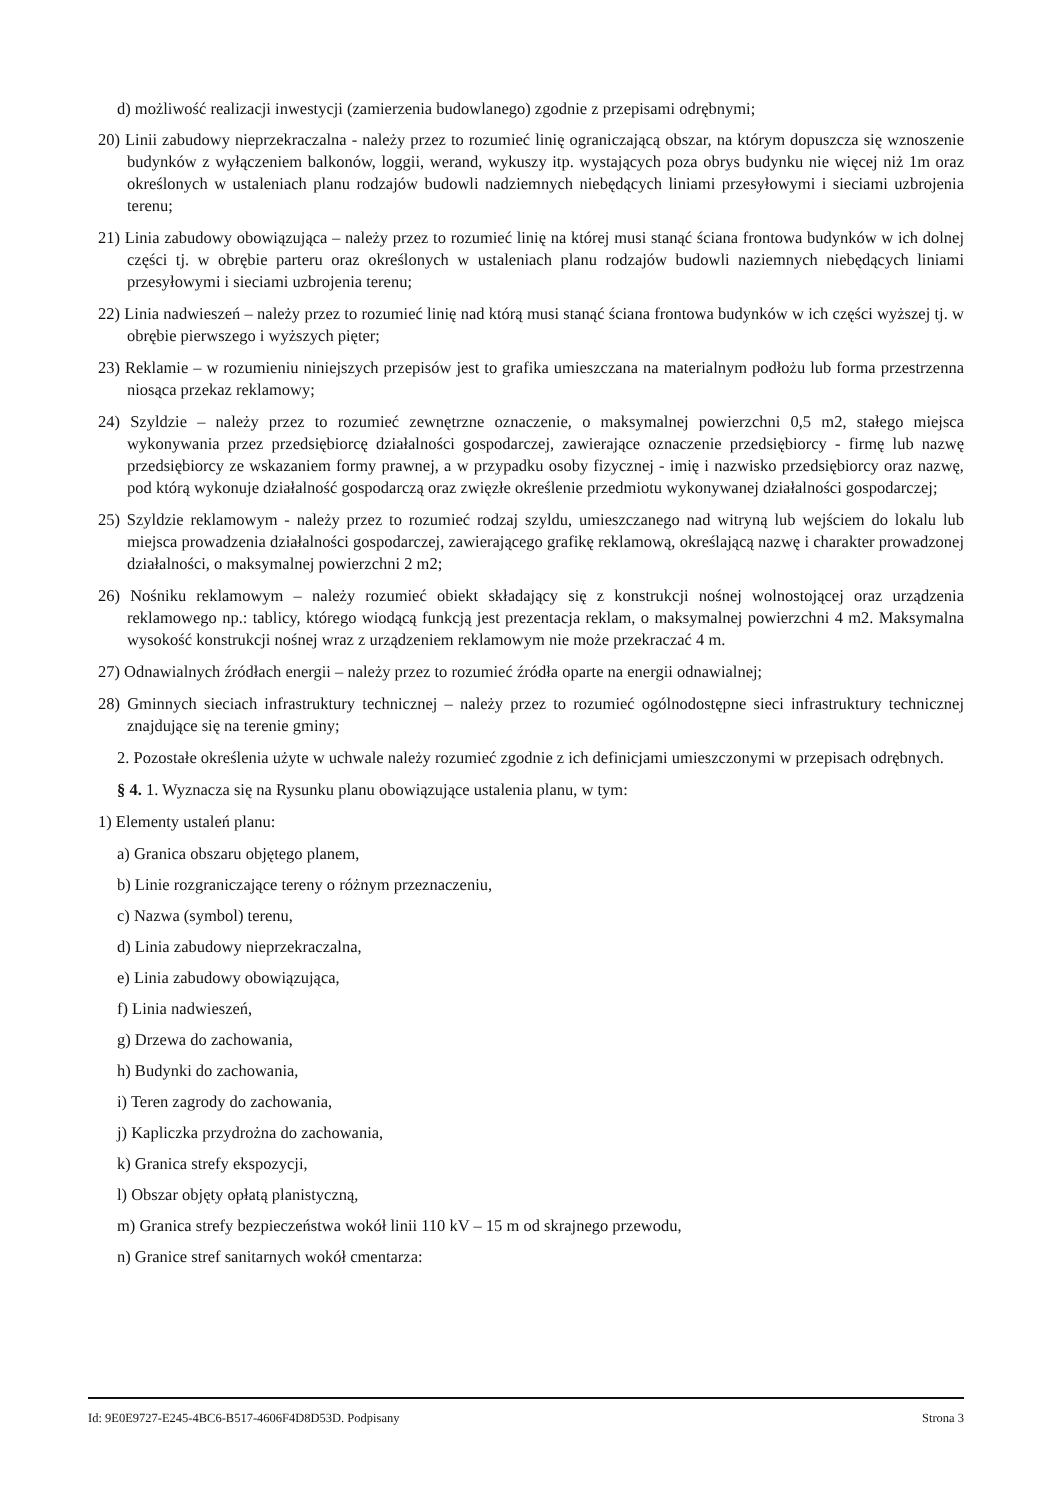d) możliwość realizacji inwestycji (zamierzenia budowlanego) zgodnie z przepisami odrębnymi;
20) Linii zabudowy nieprzekraczalna - należy przez to rozumieć linię ograniczającą obszar, na którym dopuszcza się wznoszenie budynków z wyłączeniem balkonów, loggii, werand, wykuszy itp. wystających poza obrys budynku nie więcej niż 1m oraz określonych w ustaleniach planu rodzajów budowli nadziemnych niebędących liniami przesyłowymi i sieciami uzbrojenia terenu;
21) Linia zabudowy obowiązująca – należy przez to rozumieć linię na której musi stanąć ściana frontowa budynków w ich dolnej części tj. w obrębie parteru oraz określonych w ustaleniach planu rodzajów budowli naziemnych niebędących liniami przesyłowymi i sieciami uzbrojenia terenu;
22) Linia nadwieszeń – należy przez to rozumieć linię nad którą musi stanąć ściana frontowa budynków w ich części wyższej tj. w obrębie pierwszego i wyższych pięter;
23) Reklamie – w rozumieniu niniejszych przepisów jest to grafika umieszczana na materialnym podłożu lub forma przestrzenna niosąca przekaz reklamowy;
24) Szyldzie – należy przez to rozumieć zewnętrzne oznaczenie, o maksymalnej powierzchni 0,5 m2, stałego miejsca wykonywania przez przedsiębiorcę działalności gospodarczej, zawierające oznaczenie przedsiębiorcy - firmę lub nazwę przedsiębiorcy ze wskazaniem formy prawnej, a w przypadku osoby fizycznej - imię i nazwisko przedsiębiorcy oraz nazwę, pod którą wykonuje działalność gospodarczą oraz zwięzłe określenie przedmiotu wykonywanej działalności gospodarczej;
25) Szyldzie reklamowym - należy przez to rozumieć rodzaj szyldu, umieszczanego nad witryną lub wejściem do lokalu lub miejsca prowadzenia działalności gospodarczej, zawierającego grafikę reklamową, określającą nazwę i charakter prowadzonej działalności, o maksymalnej powierzchni 2 m2;
26) Nośniku reklamowym – należy rozumieć obiekt składający się z konstrukcji nośnej wolnostojącej oraz urządzenia reklamowego np.: tablicy, którego wiodącą funkcją jest prezentacja reklam, o maksymalnej powierzchni 4 m2. Maksymalna wysokość konstrukcji nośnej wraz z urządzeniem reklamowym nie może przekraczać 4 m.
27) Odnawialnych źródłach energii – należy przez to rozumieć źródła oparte na energii odnawialnej;
28) Gminnych sieciach infrastruktury technicznej – należy przez to rozumieć ogólnodostępne sieci infrastruktury technicznej znajdujące się na terenie gminy;
2. Pozostałe określenia użyte w uchwale należy rozumieć zgodnie z ich definicjami umieszczonymi w przepisach odrębnych.
§ 4. 1. Wyznacza się na Rysunku planu obowiązujące ustalenia planu, w tym:
1) Elementy ustaleń planu:
a) Granica obszaru objętego planem,
b) Linie rozgraniczające tereny o różnym przeznaczeniu,
c) Nazwa (symbol) terenu,
d) Linia zabudowy nieprzekraczalna,
e) Linia zabudowy obowiązująca,
f) Linia nadwieszeń,
g) Drzewa do zachowania,
h) Budynki do zachowania,
i) Teren zagrody do zachowania,
j) Kapliczka przydrożna do zachowania,
k) Granica strefy ekspozycji,
l) Obszar objęty opłatą planistyczną,
m) Granica strefy bezpieczeństwa wokół linii 110 kV – 15 m od skrajnego przewodu,
n) Granice stref sanitarnych wokół cmentarza:
Id: 9E0E9727-E245-4BC6-B517-4606F4D8D53D. Podpisany Strona 3